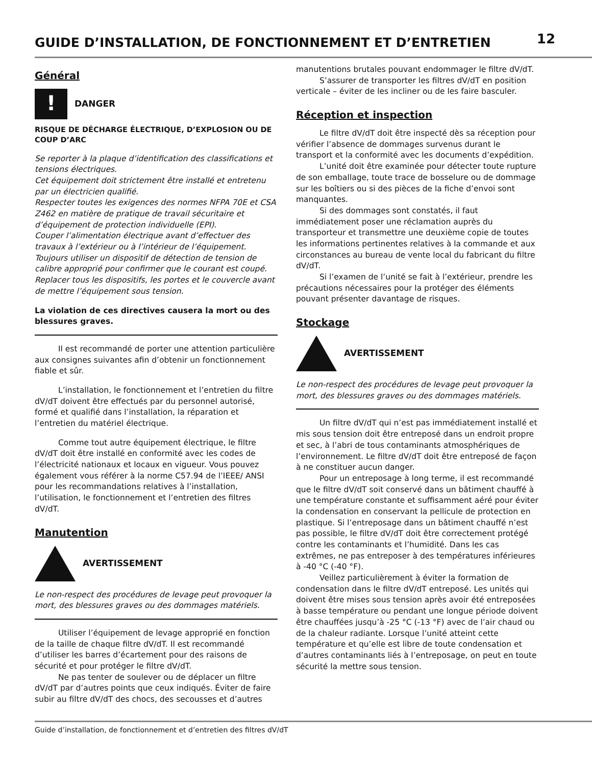GUIDE D’INSTALLATION, DE FONCTIONNEMENT ET D’ENTRETIEN
12
Général
!
DANGER
RISQUE DE DÉCHARGE ÉLECTRIQUE, D’EXPLOSION OU DE COUP D’ARC
Se reporter à la plaque d’identification des classifications et tensions électriques.
Cet équipement doit strictement être installé et entretenu par un électricien qualifié.
Respecter toutes les exigences des normes NFPA 70E et CSA Z462 en matière de pratique de travail sécuritaire et d’équipement de protection individuelle (EPI).
Couper l’alimentation électrique avant d’effectuer des travaux à l’extérieur ou à l’intérieur de l’équipement.
Toujours utiliser un dispositif de détection de tension de calibre approprié pour confirmer que le courant est coupé.
Replacer tous les dispositifs, les portes et le couvercle avant de mettre l’équipement sous tension.
La violation de ces directives causera la mort ou des blessures graves.
Il est recommandé de porter une attention particulière aux consignes suivantes afin d’obtenir un fonctionnement fiable et sûr.
L’installation, le fonctionnement et l’entretien du filtre dV/dT doivent être effectués par du personnel autorisé, formé et qualifié dans l’installation, la réparation et l’entretien du matériel électrique.
Comme tout autre équipement électrique, le filtre dV/dT doit être installé en conformité avec les codes de l’électricité nationaux et locaux en vigueur. Vous pouvez également vous référer à la norme C57.94 de l’IEEE/ ANSI pour les recommandations relatives à l’installation, l’utilisation, le fonctionnement et l’entretien des filtres dV/dT.
Manutention
AVERTISSEMENT
Le non-respect des procédures de levage peut provoquer la mort, des blessures graves ou des dommages matériels.
Utiliser l’équipement de levage approprié en fonction de la taille de chaque filtre dV/dT. Il est recommandé d’utiliser les barres d’écartement pour des raisons de sécurité et pour protéger le filtre dV/dT.
Ne pas tenter de soulever ou de déplacer un filtre dV/dT par d’autres points que ceux indiqués. Éviter de faire subir au filtre dV/dT des chocs, des secousses et d’autres
manutentions brutales pouvant endommager le filtre dV/dT.
S’assurer de transporter les filtres dV/dT en position verticale – éviter de les incliner ou de les faire basculer.
Réception et inspection
Le filtre dV/dT doit être inspecté dès sa réception pour vérifier l’absence de dommages survenus durant le transport et la conformité avec les documents d’expédition.
L’unité doit être examinée pour détecter toute rupture de son emballage, toute trace de bosselure ou de dommage sur les boîtiers ou si des pièces de la fiche d’envoi sont manquantes.
Si des dommages sont constatés, il faut immédiatement poser une réclamation auprès du transporteur et transmettre une deuxième copie de toutes les informations pertinentes relatives à la commande et aux circonstances au bureau de vente local du fabricant du filtre dV/dT.
Si l’examen de l’unité se fait à l’extérieur, prendre les précautions nécessaires pour la protéger des éléments pouvant présenter davantage de risques.
Stockage
AVERTISSEMENT
Le non-respect des procédures de levage peut provoquer la mort, des blessures graves ou des dommages matériels.
Un filtre dV/dT qui n’est pas immédiatement installé et mis sous tension doit être entreposé dans un endroit propre et sec, à l’abri de tous contaminants atmosphériques de l’environnement. Le filtre dV/dT doit être entreposé de façon à ne constituer aucun danger.
Pour un entreposage à long terme, il est recommandé que le filtre dV/dT soit conservé dans un bâtiment chauffé à une température constante et suffisamment aéré pour éviter la condensation en conservant la pellicule de protection en plastique. Si l’entreposage dans un bâtiment chauffé n’est pas possible, le filtre dV/dT doit être correctement protégé contre les contaminants et l’humidité. Dans les cas extrêmes, ne pas entreposer à des températures inférieures à -40 °C (-40 °F).
Veillez particulièrement à éviter la formation de condensation dans le filtre dV/dT entreposé. Les unités qui doivent être mises sous tension après avoir été entreposées à basse température ou pendant une longue période doivent être chauffées jusqu’à -25 °C (-13 °F) avec de l’air chaud ou de la chaleur radiante. Lorsque l’unité atteint cette température et qu’elle est libre de toute condensation et d’autres contaminants liés à l’entreposage, on peut en toute sécurité la mettre sous tension.
Guide d’installation, de fonctionnement et d’entretien des filtres dV/dT